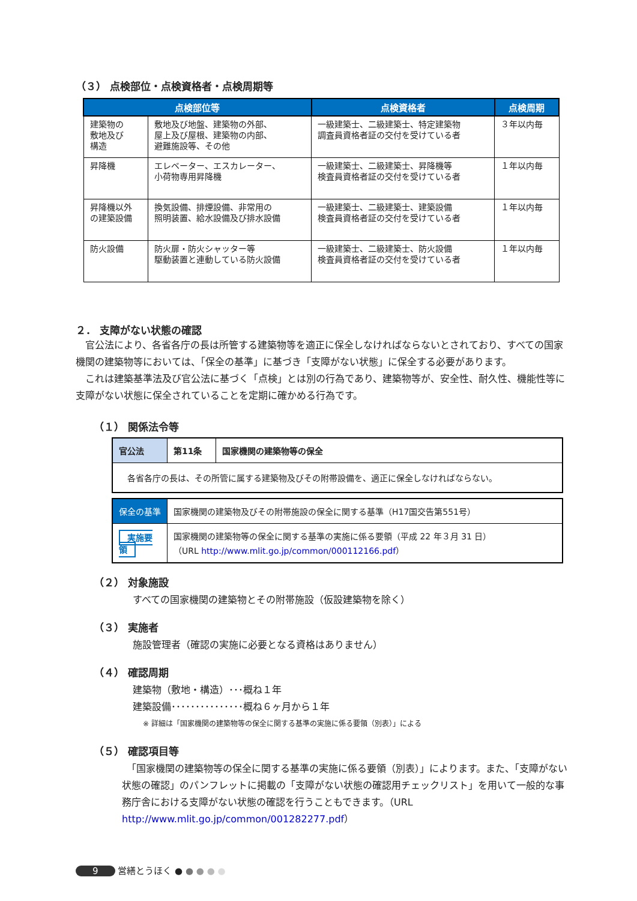（３） 点検部位・点検資格者・点検周期等
| 点検部位等 | | 点検資格者 | 点検周期 |
| --- | --- | --- | --- |
| 建築物の 敷地及び 構造 | 敷地及び地盤、建築物の外部、 屋上及び屋根、建築物の内部、 避難施設等、その他 | 一級建築士、二級建築士、特定建築物 調査員資格者証の交付を受けている者 | ３年以内毎 |
| 昇降機 | エレベーター、エスカレーター、 小荷物専用昇降機 | 一級建築士、二級建築士、昇降機等 検査員資格者証の交付を受けている者 | １年以内毎 |
| 昇降機以外 の建築設備 | 換気設備、排煙設備、非常用の 照明装置、給水設備及び排水設備 | 一級建築士、二級建築士、建築設備 検査員資格者証の交付を受けている者 | １年以内毎 |
| 防火設備 | 防火扉・防火シャッター等 駆動装置と連動している防火設備 | 一級建築士、二級建築士、防火設備 検査員資格者証の交付を受けている者 | １年以内毎 |
２． 支障がない状態の確認
　官公法により、各省各庁の長は所管する建築物等を適正に保全しなければならないとされており、すべての国家機関の建築物等においては、「保全の基準」に基づき「支障がない状態」に保全する必要があります。
　これは建築基準法及び官公法に基づく「点検」とは別の行為であり、建築物等が、安全性、耐久性、機能性等に支障がない状態に保全されていることを定期に確かめる行為です。
（１） 関係法令等
| 官公法 | 第11条 | 国家機関の建築物等の保全 |
| 各省各庁の長は、その所管に属する建築物及びその附帯設備を、適正に保全しなければならない。 | | |
| 保全の基準 | 国家機関の建築物及びその附帯施設の保全に関する基準（H17国交告第551号） |
| 実施要領 | 国家機関の建築物等の保全に関する基準の実施に係る要領（平成 22 年３月 31 日） （URL http://www.mlit.go.jp/common/000112166.pdf ） |
（２） 対象施設
すべての国家機関の建築物とその附帯施設（仮設建築物を除く）
（３） 実施者
施設管理者（確認の実施に必要となる資格はありません）
（４） 確認周期
建築物（敷地・構造）･･･概ね１年
建築設備･･･････････････概ね６ヶ月から１年
※ 詳細は「国家機関の建築物等の保全に関する基準の実施に係る要領（別表）」による
（５） 確認項目等
　「国家機関の建築物等の保全に関する基準の実施に係る要領（別表）」によります。また、「支障がない状態の確認」のパンフレットに掲載の「支障がない状態の確認用チェックリスト」を用いて一般的な事務庁舎における支障がない状態の確認を行うこともできます。（URL http://www.mlit.go.jp/common/001282277.pdf）
9 営繕とうほく ● ● ● ● ●